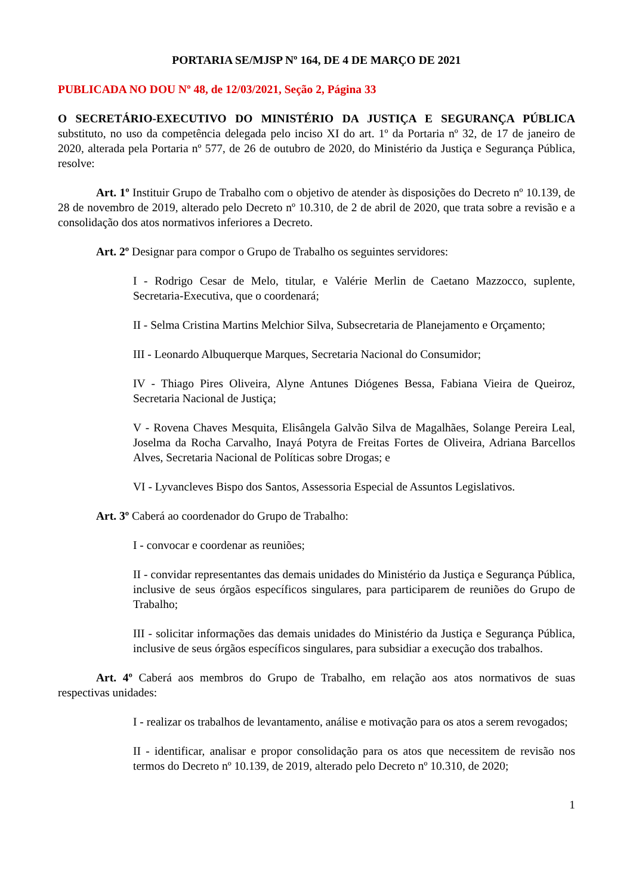PORTARIA SE/MJSP Nº 164, DE 4 DE MARÇO DE 2021
PUBLICADA NO DOU Nº 48, de 12/03/2021, Seção 2, Página 33
O SECRETÁRIO-EXECUTIVO DO MINISTÉRIO DA JUSTIÇA E SEGURANÇA PÚBLICA substituto, no uso da competência delegada pelo inciso XI do art. 1º da Portaria nº 32, de 17 de janeiro de 2020, alterada pela Portaria nº 577, de 26 de outubro de 2020, do Ministério da Justiça e Segurança Pública, resolve:
Art. 1º Instituir Grupo de Trabalho com o objetivo de atender às disposições do Decreto nº 10.139, de 28 de novembro de 2019, alterado pelo Decreto nº 10.310, de 2 de abril de 2020, que trata sobre a revisão e a consolidação dos atos normativos inferiores a Decreto.
Art. 2º Designar para compor o Grupo de Trabalho os seguintes servidores:
I - Rodrigo Cesar de Melo, titular, e Valérie Merlin de Caetano Mazzocco, suplente, Secretaria-Executiva, que o coordenará;
II - Selma Cristina Martins Melchior Silva, Subsecretaria de Planejamento e Orçamento;
III - Leonardo Albuquerque Marques, Secretaria Nacional do Consumidor;
IV - Thiago Pires Oliveira, Alyne Antunes Diógenes Bessa, Fabiana Vieira de Queiroz, Secretaria Nacional de Justiça;
V - Rovena Chaves Mesquita, Elisângela Galvão Silva de Magalhães, Solange Pereira Leal, Joselma da Rocha Carvalho, Inayá Potyra de Freitas Fortes de Oliveira, Adriana Barcellos Alves, Secretaria Nacional de Políticas sobre Drogas; e
VI - Lyvancleves Bispo dos Santos, Assessoria Especial de Assuntos Legislativos.
Art. 3º Caberá ao coordenador do Grupo de Trabalho:
I - convocar e coordenar as reuniões;
II - convidar representantes das demais unidades do Ministério da Justiça e Segurança Pública, inclusive de seus órgãos específicos singulares, para participarem de reuniões do Grupo de Trabalho;
III - solicitar informações das demais unidades do Ministério da Justiça e Segurança Pública, inclusive de seus órgãos específicos singulares, para subsidiar a execução dos trabalhos.
Art. 4º Caberá aos membros do Grupo de Trabalho, em relação aos atos normativos de suas respectivas unidades:
I - realizar os trabalhos de levantamento, análise e motivação para os atos a serem revogados;
II - identificar, analisar e propor consolidação para os atos que necessitem de revisão nos termos do Decreto nº 10.139, de 2019, alterado pelo Decreto nº 10.310, de 2020;
1